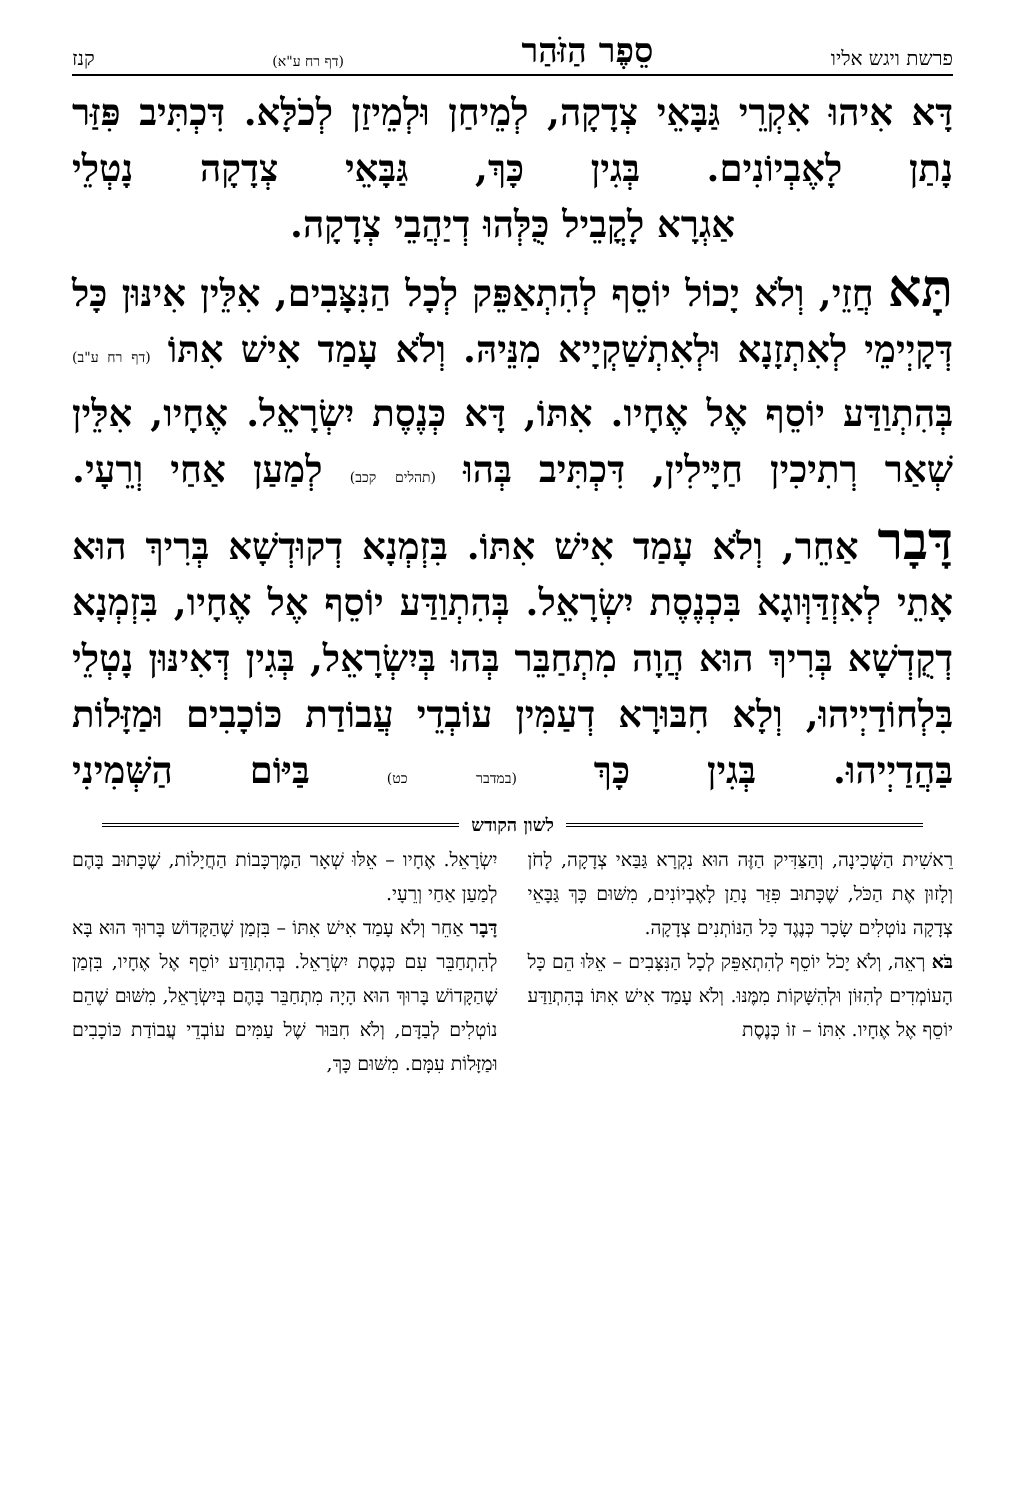פרשת ויגש אליו סֵפֶר הַזֹּהַר (דף רח ע"א) קנז
דָּא אִיהוּ אִקְרֵי גַּבָּאֵי צְדָקָה, לְמֵיחַן וּלְמֵיזַן לְכֹלָּא. דִּכְתִּיב פִּזַּר נָתַן לָאֶבְיוֹנִים. בְּגִין כָּךְ, גַּבָּאֵי צְדָקָה נָטְלֵי
אַגְרָא לָקֳבֵיל כֻּלְּהוּ דְיַהֲבֵי צְדָקָה.
תָּא חֲזֵי, וְלֹא יָכוֹל יוֹסֵף לְהִתְאַפֵּק לְכָל הַנִּצָּבִים, אִלֵּין אִינּוּן כָּל דְּקָיְימֵי לְאִתְזָנָא וּלְאִתְשַׁקְיָיא מִנֵּיהּ. וְלֹא עָמַד אִישׁ אִתּוֹ (דף רח ע"ב) בְּהִתְוַדַּע יוֹסֵף אֶל אֶחָיו. אִתּוֹ, דָּא כְּנֶסֶת יִשְׂרָאֵל. אֶחָיו, אִלֵּין שְׁאַר רְתִיכִין חַיָּילִין, דִּכְתִּיב בְּהוּ (תהלים קכב) לְמַעַן אַחַי וְרֵעָי.
דָּבָר אַחֵר, וְלֹא עָמַד אִישׁ אִתּוֹ. בִּזְמְנָא דְקוּדְשָׁא בְּרִיךְ הוּא אָתֵי לְאִזְדַּוְּוגָא בִּכְנֶסֶת יִשְׂרָאֵל. בְּהִתְוַדַּע יוֹסֵף אֶל אֶחָיו, בִּזְמְנָא דְקֻדְשָׁא בְּרִיךְ הוּא הֲוָה מִתְחַבֵּר בְּהוּ בְּיִשְׂרָאֵל, בְּגִין דְּאִינּוּן נָטְלֵי בִּלְחוֹדַיְיהוּ, וְלָא חִבּוּרָא דְעַמִּין עוֹבְדֵי עֲבוֹדַת כּוֹכָבִים וּמַזָּלוֹת בַּהֲדַיְיהוּ. בְּגִין כָּךְ (במדבר כט) בַּיּוֹם הַשְּׁמִינִי
לשון הקודש
רֵאשִׁית הַשְּׁכִינָה, וְהַצַּדִּיק הַזֶּה הוּא נִקְרָא גַּבַּאי צְדָקָה, לָחֹן וְלָזוּן אֶת הַכֹּל, שֶׁכָּתוּב פִּזַּר נָתַן לָאֶבְיוֹנִים, מִשּׁוּם כָּךְ גַּבָּאֵי צְדָקָה נוֹטְלִים שָׂכָר כְּנֶגֶד כָּל הַנּוֹתְנִים צְדָקָה.
בֹּא רְאֵה, וְלֹא יָכֹל יוֹסֵף לְהִתְאַפֵּק לְכָל הַנִּצָּבִים – אֵלּוּ הֵם כָּל הָעוֹמְדִים לְהִזּוֹן וּלְהִשָּׁקוֹת מִמֶּנּוּ. וְלֹא עָמַד אִישׁ אִתּוֹ בְּהִתְוַדַּע יוֹסֵף אֶל אֶחָיו. אִתּוֹ – זוֹ כְּנֶסֶת
יִשְׂרָאֵל. אֶחָיו – אֵלּוּ שְׁאָר הַמֶּרְכָּבוֹת הַחֲיָלוֹת, שֶׁכָּתוּב בָּהֶם לְמַעַן אַחַי וְרֵעָי.
דָּבָר אַחֵר וְלֹא עָמַד אִישׁ אִתּוֹ – בִּזְמַן שֶׁהַקָּדוֹשׁ בָּרוּךְ הוּא בָּא לְהִתְחַבֵּר עִם כְּנֶסֶת יִשְׂרָאֵל. בְּהִתְוַדַּע יוֹסֵף אֶל אֶחָיו, בִּזְמַן שֶׁהַקָּדוֹשׁ בָּרוּךְ הוּא הָיָה מִתְחַבֵּר בָּהֶם בְּיִשְׂרָאֵל, מִשּׁוּם שֶׁהֵם נוֹטְלִים לְבַדָּם, וְלֹא חִבּוּר שֶׁל עַמִּים עוֹבְדֵי עֲבוֹדַת כּוֹכָבִים וּמַזָּלוֹת עִמָּם. מִשּׁוּם כָּךְ,